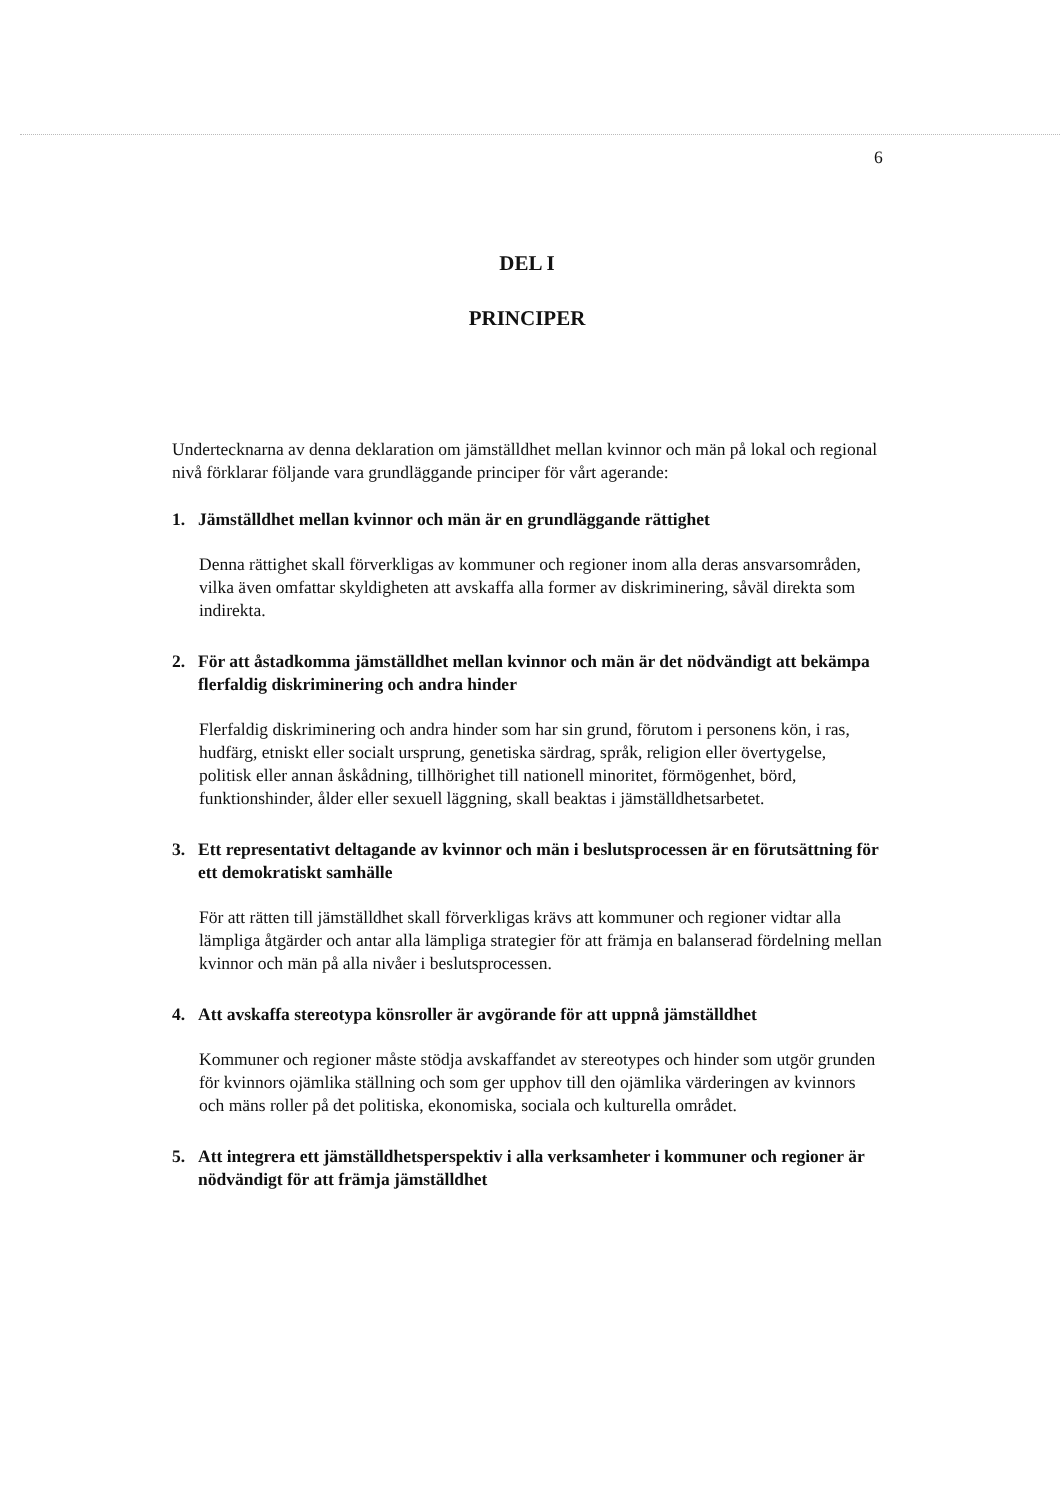6
DEL I
PRINCIPER
Undertecknarna av denna deklaration om jämställdhet mellan kvinnor och män på lokal och regional nivå förklarar följande vara grundläggande principer för vårt agerande:
1. Jämställdhet mellan kvinnor och män är en grundläggande rättighet
Denna rättighet skall förverkligas av kommuner och regioner inom alla deras ansvarsområden, vilka även omfattar skyldigheten att avskaffa alla former av diskriminering, såväl direkta som indirekta.
2. För att åstadkomma jämställdhet mellan kvinnor och män är det nödvändigt att bekämpa flerfaldig diskriminering och andra hinder
Flerfaldig diskriminering och andra hinder som har sin grund, förutom i personens kön, i ras, hudfärg, etniskt eller socialt ursprung, genetiska särdrag, språk, religion eller övertygelse, politisk eller annan åskådning, tillhörighet till nationell minoritet, förmögenhet, börd, funktionshinder, ålder eller sexuell läggning, skall beaktas i jämställdhetsarbetet.
3. Ett representativt deltagande av kvinnor och män i beslutsprocessen är en förutsättning för ett demokratiskt samhälle
För att rätten till jämställdhet skall förverkligas krävs att kommuner och regioner vidtar alla lämpliga åtgärder och antar alla lämpliga strategier för att främja en balanserad fördelning mellan kvinnor och män på alla nivåer i beslutsprocessen.
4. Att avskaffa stereotypa könsroller är avgörande för att uppnå jämställdhet
Kommuner och regioner måste stödja avskaffandet av stereotypes och hinder som utgör grunden för kvinnors ojämlika ställning och som ger upphov till den ojämlika värderingen av kvinnors och mäns roller på det politiska, ekonomiska, sociala och kulturella området.
5. Att integrera ett jämställdhetsperspektiv i alla verksamheter i kommuner och regioner är nödvändigt för att främja jämställdhet